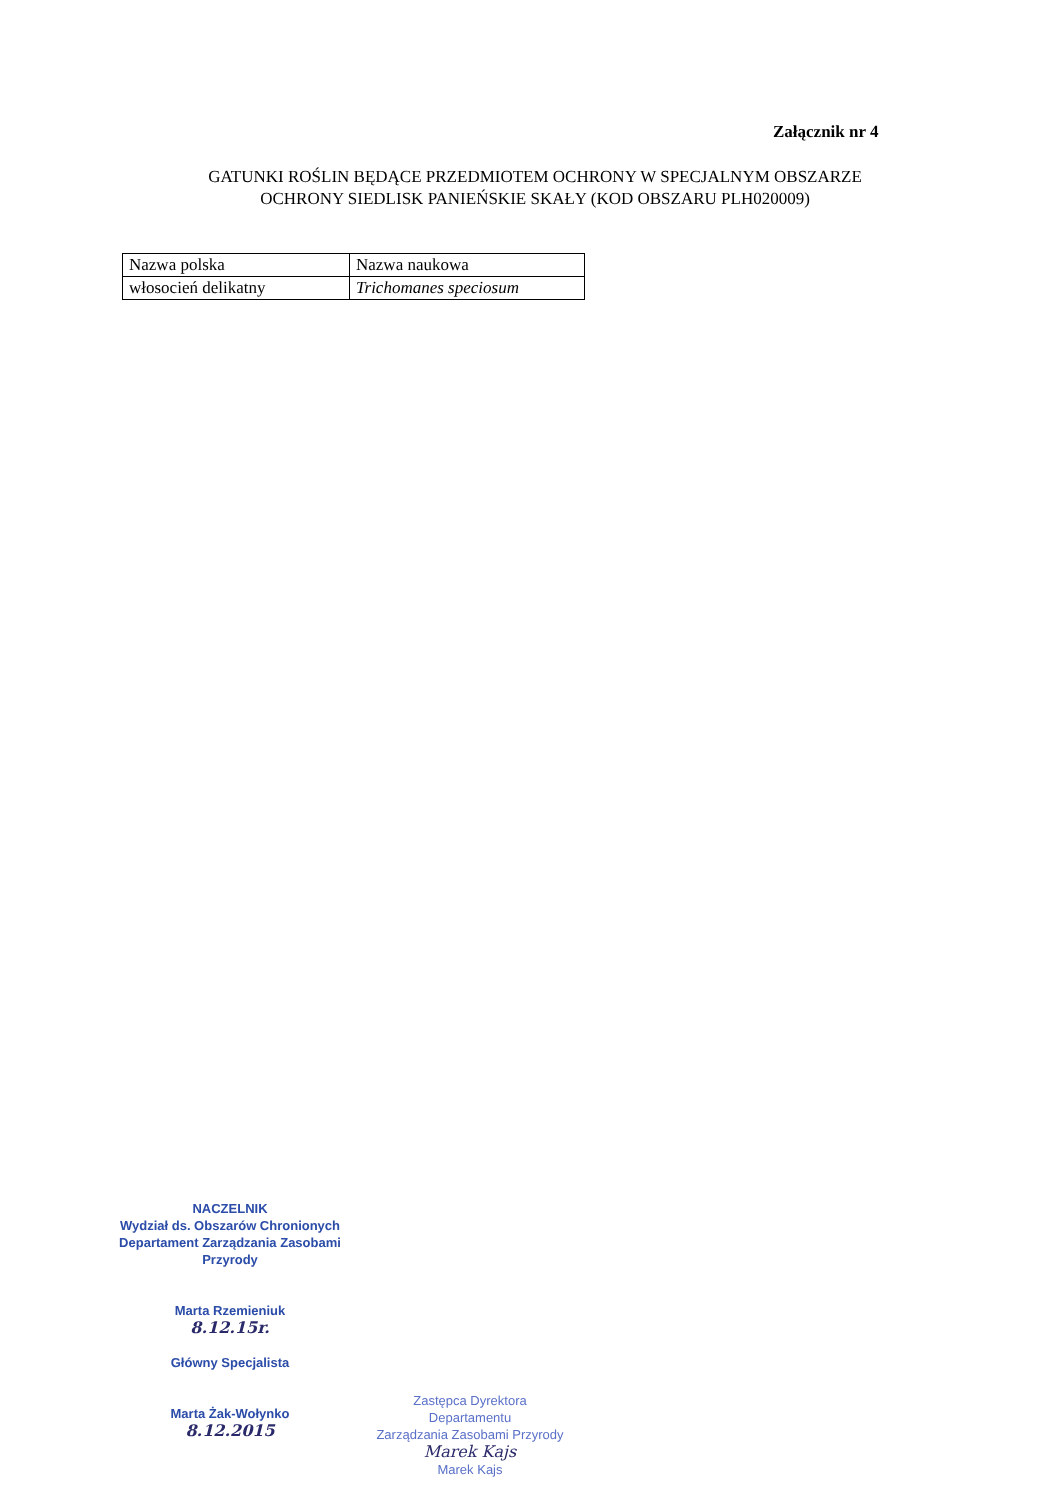Załącznik nr 4
GATUNKI ROŚLIN BĘDĄCE PRZEDMIOTEM OCHRONY W SPECJALNYM OBSZARZE
OCHRONY SIEDLISK PANIEŃSKIE SKAŁY (KOD OBSZARU PLH020009)
| Nazwa polska | Nazwa naukowa |
| włosocień delikatny | Trichomanes speciosum |
NACZELNIK
Wydział ds. Obszarów Chronionych
Departament Zarządzania Zasobami Przyrody
Marta Rzemieniuk
8.12.15r.
Główny Specjalista
Marta Żak-Wołynko
8.12.2015
Zastępca Dyrektora
Departamentu
Zarządzania Zasobami Przyrody
Marek Kajs
Marek Kajs